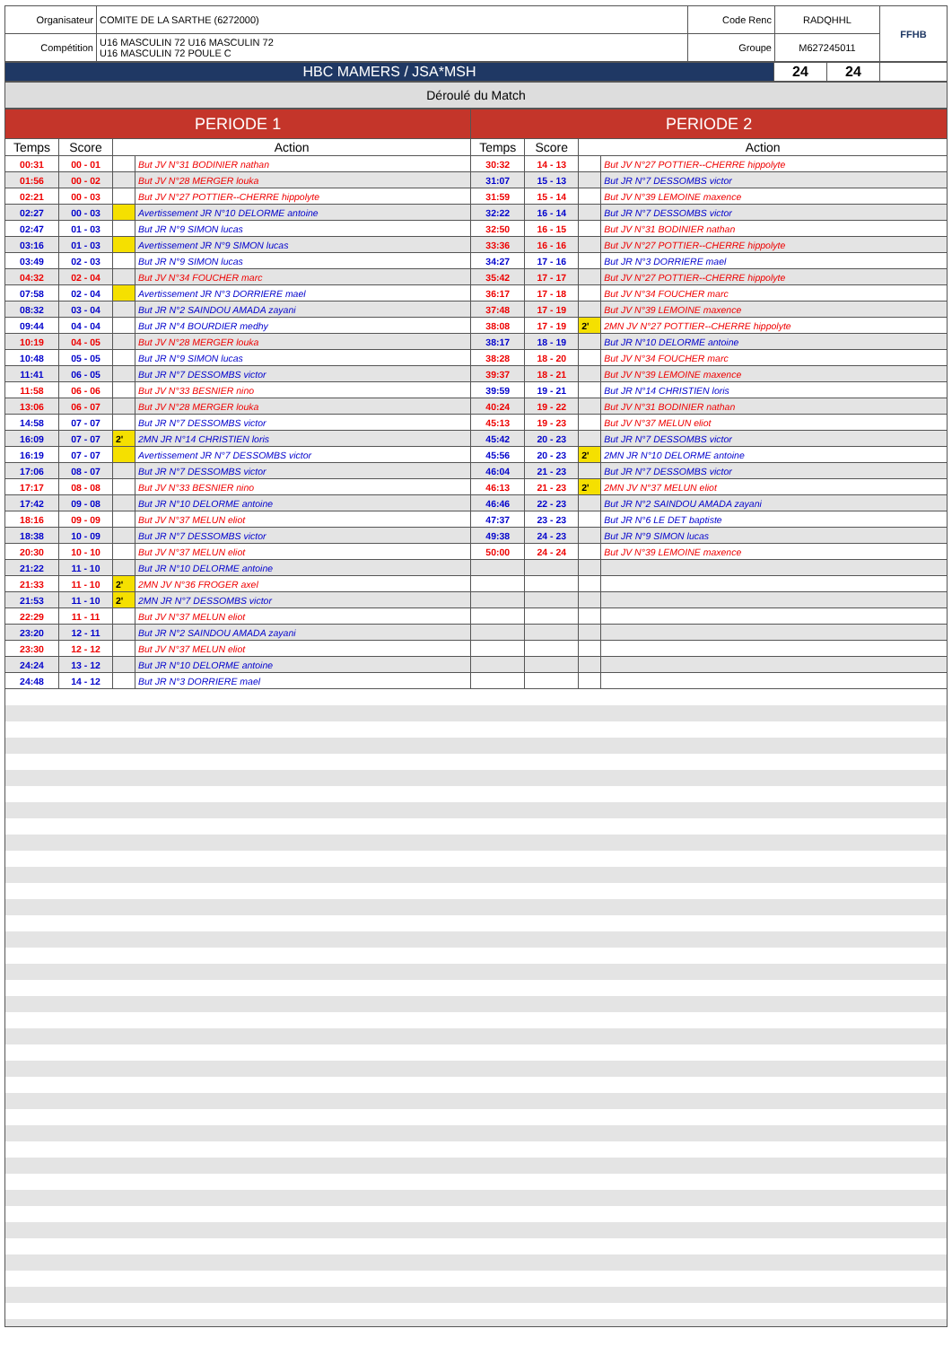| Organisateur | COMITE DE LA SARTHE (6272000) | Code Renc | RADQHHL | FFHB |
| Compétition | U16 MASCULIN 72 U16 MASCULIN 72 U16 MASCULIN 72 POULE C | Groupe | M627245011 | |
| HBC MAMERS / JSA*MSH | 24 | 24 | |
| Déroulé du Match |
| PERIODE 1 | | | | PERIODE 2 | | | |
| --- | --- | --- | --- | --- | --- | --- | --- |
| Temps | Score | Action | | Temps | Score | Action | |
| 00:31 | 00 - 01 | | But JV N°31 BODINIER nathan | 30:32 | 14 - 13 | | But JV N°27 POTTIER--CHERRE hippolyte |
| 01:56 | 00 - 02 | | But JV N°28 MERGER louka | 31:07 | 15 - 13 | | But JR N°7 DESSOMBS victor |
| 02:21 | 00 - 03 | | But JV N°27 POTTIER--CHERRE hippolyte | 31:59 | 15 - 14 | | But JV N°39 LEMOINE maxence |
| 02:27 | 00 - 03 | | Avertissement JR N°10 DELORME antoine | 32:22 | 16 - 14 | | But JR N°7 DESSOMBS victor |
| 02:47 | 01 - 03 | | But JR N°9 SIMON lucas | 32:50 | 16 - 15 | | But JV N°31 BODINIER nathan |
| 03:16 | 01 - 03 | | Avertissement JR N°9 SIMON lucas | 33:36 | 16 - 16 | | But JV N°27 POTTIER--CHERRE hippolyte |
| 03:49 | 02 - 03 | | But JR N°9 SIMON lucas | 34:27 | 17 - 16 | | But JR N°3 DORRIERE mael |
| 04:32 | 02 - 04 | | But JV N°34 FOUCHER marc | 35:42 | 17 - 17 | | But JV N°27 POTTIER--CHERRE hippolyte |
| 07:58 | 02 - 04 | | Avertissement JR N°3 DORRIERE mael | 36:17 | 17 - 18 | | But JV N°34 FOUCHER marc |
| 08:32 | 03 - 04 | | But JR N°2 SAINDOU AMADA zayani | 37:48 | 17 - 19 | | But JV N°39 LEMOINE maxence |
| 09:44 | 04 - 04 | | But JR N°4 BOURDIER medhy | 38:08 | 17 - 19 | 2' | 2MN JV N°27 POTTIER--CHERRE hippolyte |
| 10:19 | 04 - 05 | | But JV N°28 MERGER louka | 38:17 | 18 - 19 | | But JR N°10 DELORME antoine |
| 10:48 | 05 - 05 | | But JR N°9 SIMON lucas | 38:28 | 18 - 20 | | But JV N°34 FOUCHER marc |
| 11:41 | 06 - 05 | | But JR N°7 DESSOMBS victor | 39:37 | 18 - 21 | | But JV N°39 LEMOINE maxence |
| 11:58 | 06 - 06 | | But JV N°33 BESNIER nino | 39:59 | 19 - 21 | | But JR N°14 CHRISTIEN loris |
| 13:06 | 06 - 07 | | But JV N°28 MERGER louka | 40:24 | 19 - 22 | | But JV N°31 BODINIER nathan |
| 14:58 | 07 - 07 | | But JR N°7 DESSOMBS victor | 45:13 | 19 - 23 | | But JV N°37 MELUN eliot |
| 16:09 | 07 - 07 | 2' | 2MN JR N°14 CHRISTIEN loris | 45:42 | 20 - 23 | | But JR N°7 DESSOMBS victor |
| 16:19 | 07 - 07 | | Avertissement JR N°7 DESSOMBS victor | 45:56 | 20 - 23 | 2' | 2MN JR N°10 DELORME antoine |
| 17:06 | 08 - 07 | | But JR N°7 DESSOMBS victor | 46:04 | 21 - 23 | | But JR N°7 DESSOMBS victor |
| 17:17 | 08 - 08 | | But JV N°33 BESNIER nino | 46:13 | 21 - 23 | 2' | 2MN JV N°37 MELUN eliot |
| 17:42 | 09 - 08 | | But JR N°10 DELORME antoine | 46:46 | 22 - 23 | | But JR N°2 SAINDOU AMADA zayani |
| 18:16 | 09 - 09 | | But JV N°37 MELUN eliot | 47:37 | 23 - 23 | | But JR N°6 LE DET baptiste |
| 18:38 | 10 - 09 | | But JR N°7 DESSOMBS victor | 49:38 | 24 - 23 | | But JR N°9 SIMON lucas |
| 20:30 | 10 - 10 | | But JV N°37 MELUN eliot | 50:00 | 24 - 24 | | But JV N°39 LEMOINE maxence |
| 21:22 | 11 - 10 | | But JR N°10 DELORME antoine | | | | |
| 21:33 | 11 - 10 | 2' | 2MN JV N°36 FROGER axel | | | | |
| 21:53 | 11 - 10 | 2' | 2MN JR N°7 DESSOMBS victor | | | | |
| 22:29 | 11 - 11 | | But JV N°37 MELUN eliot | | | | |
| 23:20 | 12 - 11 | | But JR N°2 SAINDOU AMADA zayani | | | | |
| 23:30 | 12 - 12 | | But JV N°37 MELUN eliot | | | | |
| 24:24 | 13 - 12 | | But JR N°10 DELORME antoine | | | | |
| 24:48 | 14 - 12 | | But JR N°3 DORRIERE mael | | | | |